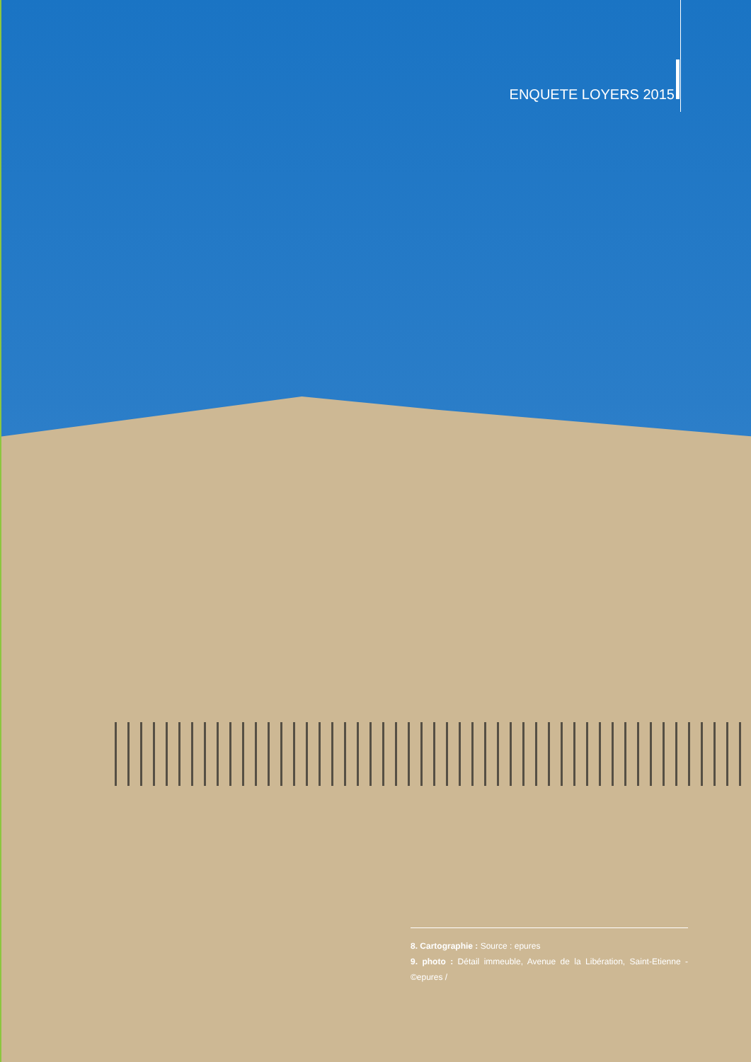ENQUETE LOYERS 2015
8. Cartographie : Source : epures
9. photo : Détail immeuble, Avenue de la Libération, Saint-Etienne - ©epures /